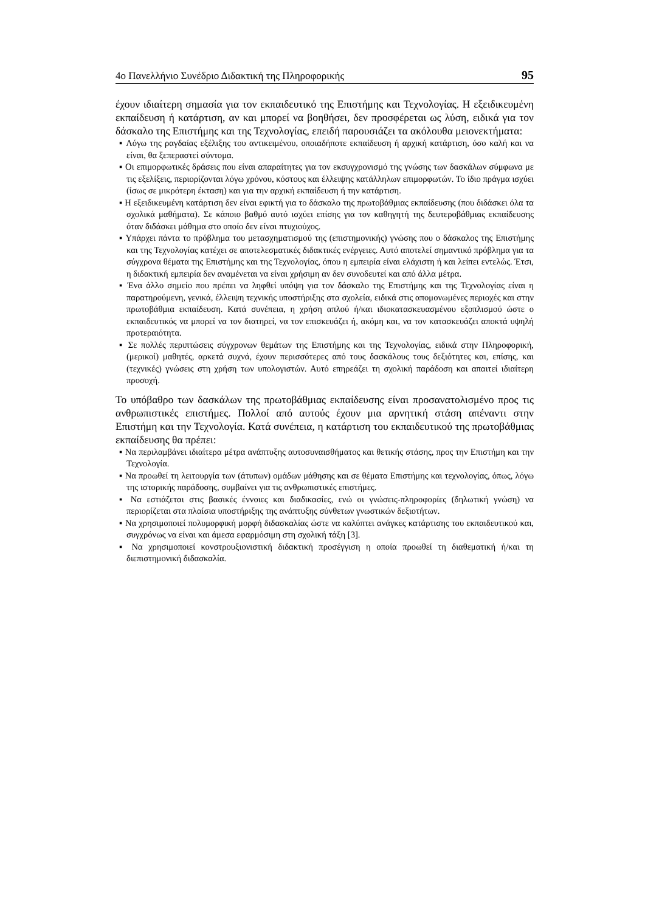4ο Πανελλήνιο Συνέδριο Διδακτική της Πληροφορικής 95
έχουν ιδιαίτερη σημασία για τον εκπαιδευτικό της Επιστήμης και Τεχνολογίας. Η εξειδικευμένη εκπαίδευση ή κατάρτιση, αν και μπορεί να βοηθήσει, δεν προσφέρεται ως λύση, ειδικά για τον δάσκαλο της Επιστήμης και της Τεχνολογίας, επειδή παρουσιάζει τα ακόλουθα μειονεκτήματα:
▪ Λόγω της ραγδαίας εξέλιξης του αντικειμένου, οποιαδήποτε εκπαίδευση ή αρχική κατάρτιση, όσο καλή και να είναι, θα ξεπεραστεί σύντομα.
▪ Οι επιμορφωτικές δράσεις που είναι απαραίτητες για τον εκσυγχρονισμό της γνώσης των δασκάλων σύμφωνα με τις εξελίξεις, περιορίζονται λόγω χρόνου, κόστους και έλλειψης κατάλληλων επιμορφωτών. Το ίδιο πράγμα ισχύει (ίσως σε μικρότερη έκταση) και για την αρχική εκπαίδευση ή την κατάρτιση.
▪ Η εξειδικευμένη κατάρτιση δεν είναι εφικτή για το δάσκαλο της πρωτοβάθμιας εκπαίδευσης (που διδάσκει όλα τα σχολικά μαθήματα). Σε κάποιο βαθμό αυτό ισχύει επίσης για τον καθηγητή της δευτεροβάθμιας εκπαίδευσης όταν διδάσκει μάθημα στο οποίο δεν είναι πτυχιούχος.
▪ Υπάρχει πάντα το πρόβλημα του μετασχηματισμού της (επιστημονικής) γνώσης που ο δάσκαλος της Επιστήμης και της Τεχνολογίας κατέχει σε αποτελεσματικές διδακτικές ενέργειες. Αυτό αποτελεί σημαντικό πρόβλημα για τα σύγχρονα θέματα της Επιστήμης και της Τεχνολογίας, όπου η εμπειρία είναι ελάχιστη ή και λείπει εντελώς. Έτσι, η διδακτική εμπειρία δεν αναμένεται να είναι χρήσιμη αν δεν συνοδευτεί και από άλλα μέτρα.
▪ Ένα άλλο σημείο που πρέπει να ληφθεί υπόψη για τον δάσκαλο της Επιστήμης και της Τεχνολογίας είναι η παρατηρούμενη, γενικά, έλλειψη τεχνικής υποστήριξης στα σχολεία, ειδικά στις απομονωμένες περιοχές και στην πρωτοβάθμια εκπαίδευση. Κατά συνέπεια, η χρήση απλού ή/και ιδιοκατασκευασμένου εξοπλισμού ώστε ο εκπαιδευτικός να μπορεί να τον διατηρεί, να τον επισκευάζει ή, ακόμη και, να τον κατασκευάζει αποκτά υψηλή προτεραιότητα.
▪ Σε πολλές περιπτώσεις σύγχρονων θεμάτων της Επιστήμης και της Τεχνολογίας, ειδικά στην Πληροφορική, (μερικοί) μαθητές, αρκετά συχνά, έχουν περισσότερες από τους δασκάλους τους δεξιότητες και, επίσης, και (τεχνικές) γνώσεις στη χρήση των υπολογιστών. Αυτό επηρεάζει τη σχολική παράδοση και απαιτεί ιδιαίτερη προσοχή.
Το υπόβαθρο των δασκάλων της πρωτοβάθμιας εκπαίδευσης είναι προσανατολισμένο προς τις ανθρωπιστικές επιστήμες. Πολλοί από αυτούς έχουν μια αρνητική στάση απέναντι στην Επιστήμη και την Τεχνολογία. Κατά συνέπεια, η κατάρτιση του εκπαιδευτικού της πρωτοβάθμιας εκπαίδευσης θα πρέπει:
▪ Να περιλαμβάνει ιδιαίτερα μέτρα ανάπτυξης αυτοσυναισθήματος και θετικής στάσης, προς την Επιστήμη και την Τεχνολογία.
▪ Να προωθεί τη λειτουργία των (άτυπων) ομάδων μάθησης και σε θέματα Επιστήμης και τεχνολογίας, όπως, λόγω της ιστορικής παράδοσης, συμβαίνει για τις ανθρωπιστικές επιστήμες.
▪ Να εστιάζεται στις βασικές έννοιες και διαδικασίες, ενώ οι γνώσεις-πληροφορίες (δηλωτική γνώση) να περιορίζεται στα πλαίσια υποστήριξης της ανάπτυξης σύνθετων γνωστικών δεξιοτήτων.
▪ Να χρησιμοποιεί πολυμορφική μορφή διδασκαλίας ώστε να καλύπτει ανάγκες κατάρτισης του εκπαιδευτικού και, συγχρόνως να είναι και άμεσα εφαρμόσιμη στη σχολική τάξη [3].
▪ Να χρησιμοποιεί κονστρουξιονιστική διδακτική προσέγγιση η οποία προωθεί τη διαθεματική ή/και τη διεπιστημονική διδασκαλία.